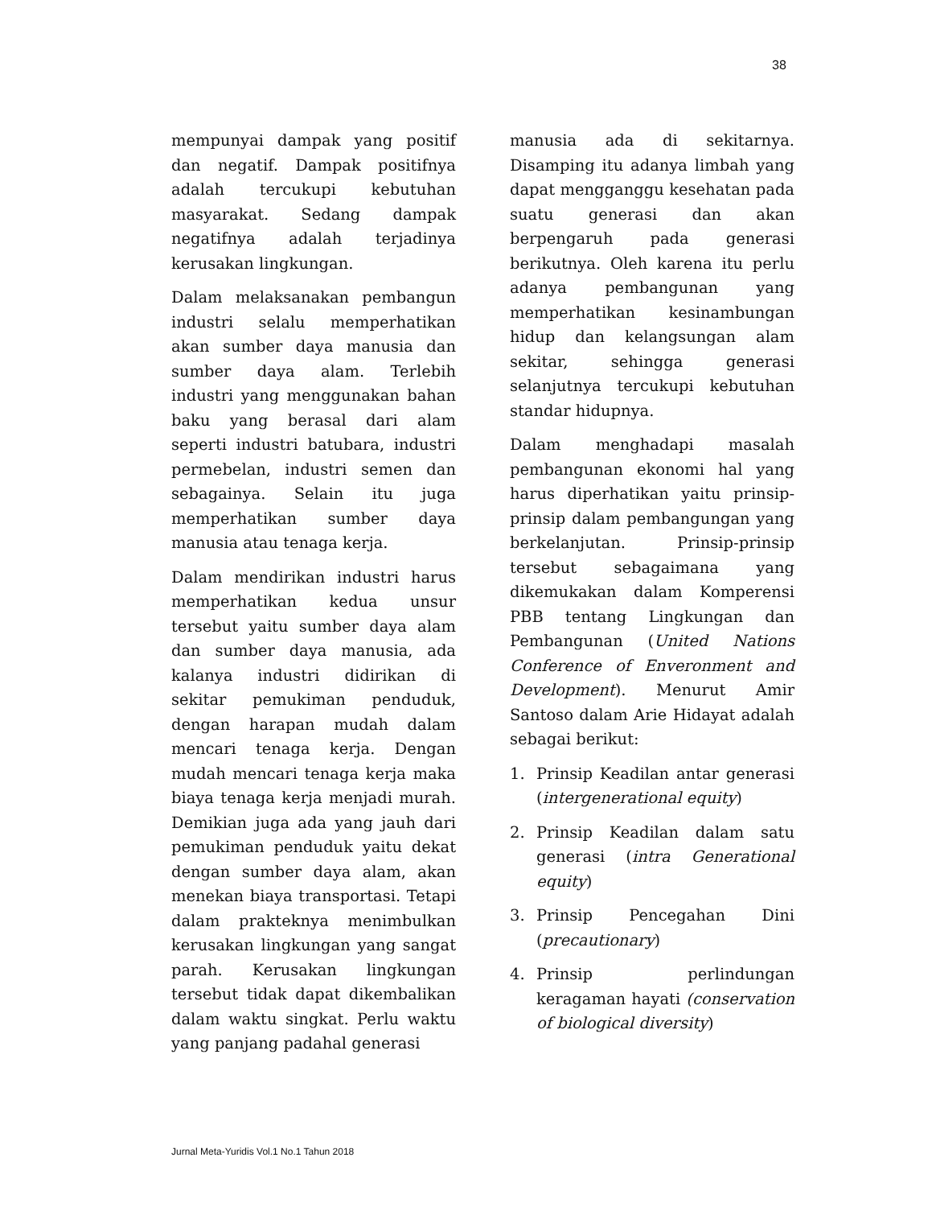38
mempunyai dampak yang positif dan negatif. Dampak positifnya adalah tercukupi kebutuhan masyarakat. Sedang dampak negatifnya adalah terjadinya kerusakan lingkungan.
Dalam melaksanakan pembangun industri selalu memperhatikan akan sumber daya manusia dan sumber daya alam. Terlebih industri yang menggunakan bahan baku yang berasal dari alam seperti industri batubara, industri permebelan, industri semen dan sebagainya. Selain itu juga memperhatikan sumber daya manusia atau tenaga kerja.
Dalam mendirikan industri harus memperhatikan kedua unsur tersebut yaitu sumber daya alam dan sumber daya manusia, ada kalanya industri didirikan di sekitar pemukiman penduduk, dengan harapan mudah dalam mencari tenaga kerja. Dengan mudah mencari tenaga kerja maka biaya tenaga kerja menjadi murah. Demikian juga ada yang jauh dari pemukiman penduduk yaitu dekat dengan sumber daya alam, akan menekan biaya transportasi. Tetapi dalam prakteknya menimbulkan kerusakan lingkungan yang sangat parah. Kerusakan lingkungan tersebut tidak dapat dikembalikan dalam waktu singkat. Perlu waktu yang panjang padahal generasi
manusia ada di sekitarnya. Disamping itu adanya limbah yang dapat mengganggu kesehatan pada suatu generasi dan akan berpengaruh pada generasi berikutnya. Oleh karena itu perlu adanya pembangunan yang memperhatikan kesinambungan hidup dan kelangsungan alam sekitar, sehingga generasi selanjutnya tercukupi kebutuhan standar hidupnya.
Dalam menghadapi masalah pembangunan ekonomi hal yang harus diperhatikan yaitu prinsip-prinsip dalam pembangungan yang berkelanjutan. Prinsip-prinsip tersebut sebagaimana yang dikemukakan dalam Komperensi PBB tentang Lingkungan dan Pembangunan (United Nations Conference of Enveronment and Development). Menurut Amir Santoso dalam Arie Hidayat adalah sebagai berikut:
1. Prinsip Keadilan antar generasi (intergenerational equity)
2. Prinsip Keadilan dalam satu generasi (intra Generational equity)
3. Prinsip Pencegahan Dini (precautionary)
4. Prinsip perlindungan keragaman hayati (conservation of biological diversity)
Jurnal Meta-Yuridis Vol.1 No.1 Tahun 2018